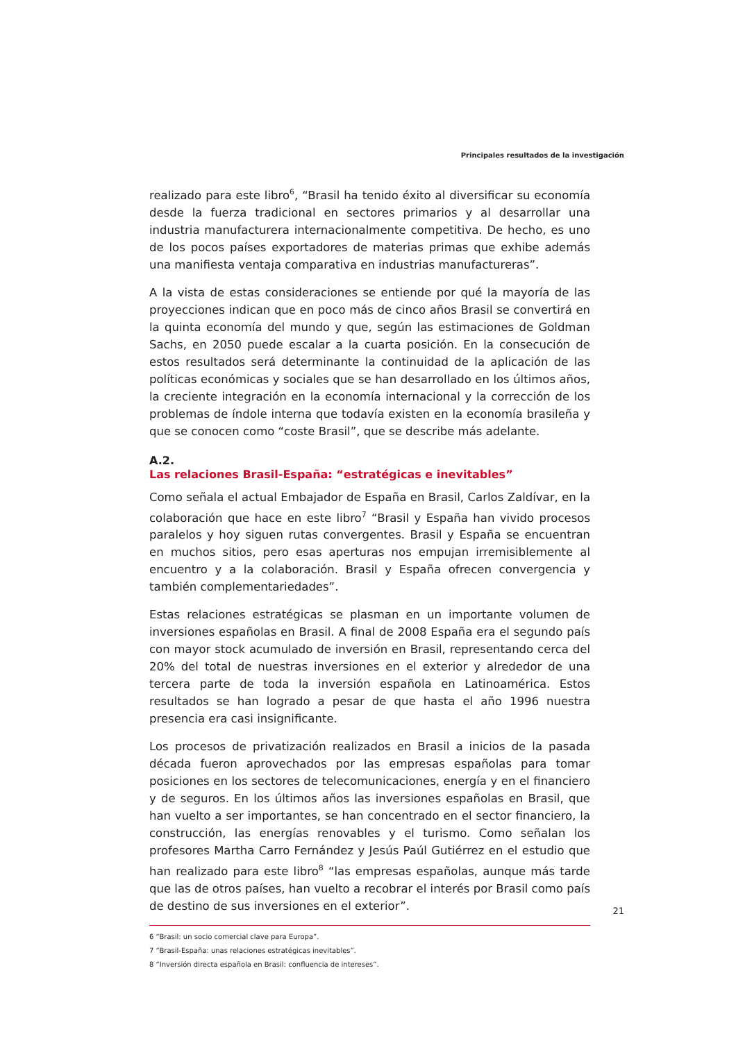Principales resultados de la investigación
realizado para este libro<sup>6</sup>, “Brasil ha tenido éxito al diversificar su economía desde la fuerza tradicional en sectores primarios y al desarrollar una industria manufacturera internacionalmente competitiva. De hecho, es uno de los pocos países exportadores de materias primas que exhibe además una manifiesta ventaja comparativa en industrias manufactureras”.
A la vista de estas consideraciones se entiende por qué la mayoría de las proyecciones indican que en poco más de cinco años Brasil se convertirá en la quinta economía del mundo y que, según las estimaciones de Goldman Sachs, en 2050 puede escalar a la cuarta posición. En la consecución de estos resultados será determinante la continuidad de la aplicación de las políticas económicas y sociales que se han desarrollado en los últimos años, la creciente integración en la economía internacional y la corrección de los problemas de índole interna que todavía existen en la economía brasileña y que se conocen como “coste Brasil”, que se describe más adelante.
A.2.
Las relaciones Brasil-España: “estratégicas e inevitables”
Como señala el actual Embajador de España en Brasil, Carlos Zaldívar, en la colaboración que hace en este libro<sup>7</sup> “Brasil y España han vivido procesos paralelos y hoy siguen rutas convergentes. Brasil y España se encuentran en muchos sitios, pero esas aperturas nos empujan irremisiblemente al encuentro y a la colaboración. Brasil y España ofrecen convergencia y también complementariedades”.
Estas relaciones estratégicas se plasman en un importante volumen de inversiones españolas en Brasil. A final de 2008 España era el segundo país con mayor stock acumulado de inversión en Brasil, representando cerca del 20% del total de nuestras inversiones en el exterior y alrededor de una tercera parte de toda la inversión española en Latinoamérica. Estos resultados se han logrado a pesar de que hasta el año 1996 nuestra presencia era casi insignificante.
Los procesos de privatización realizados en Brasil a inicios de la pasada década fueron aprovechados por las empresas españolas para tomar posiciones en los sectores de telecomunicaciones, energía y en el financiero y de seguros. En los últimos años las inversiones españolas en Brasil, que han vuelto a ser importantes, se han concentrado en el sector financiero, la construcción, las energías renovables y el turismo. Como señalan los profesores Martha Carro Fernández y Jesús Paúl Gutiérrez en el estudio que han realizado para este libro<sup>8</sup> “las empresas españolas, aunque más tarde que las de otros países, han vuelto a recobrar el interés por Brasil como país de destino de sus inversiones en el exterior”.
6 “Brasil: un socio comercial clave para Europa”.
7 “Brasil-España: unas relaciones estratégicas inevitables”.
8 “Inversión directa española en Brasil: confluencia de intereses”.
21